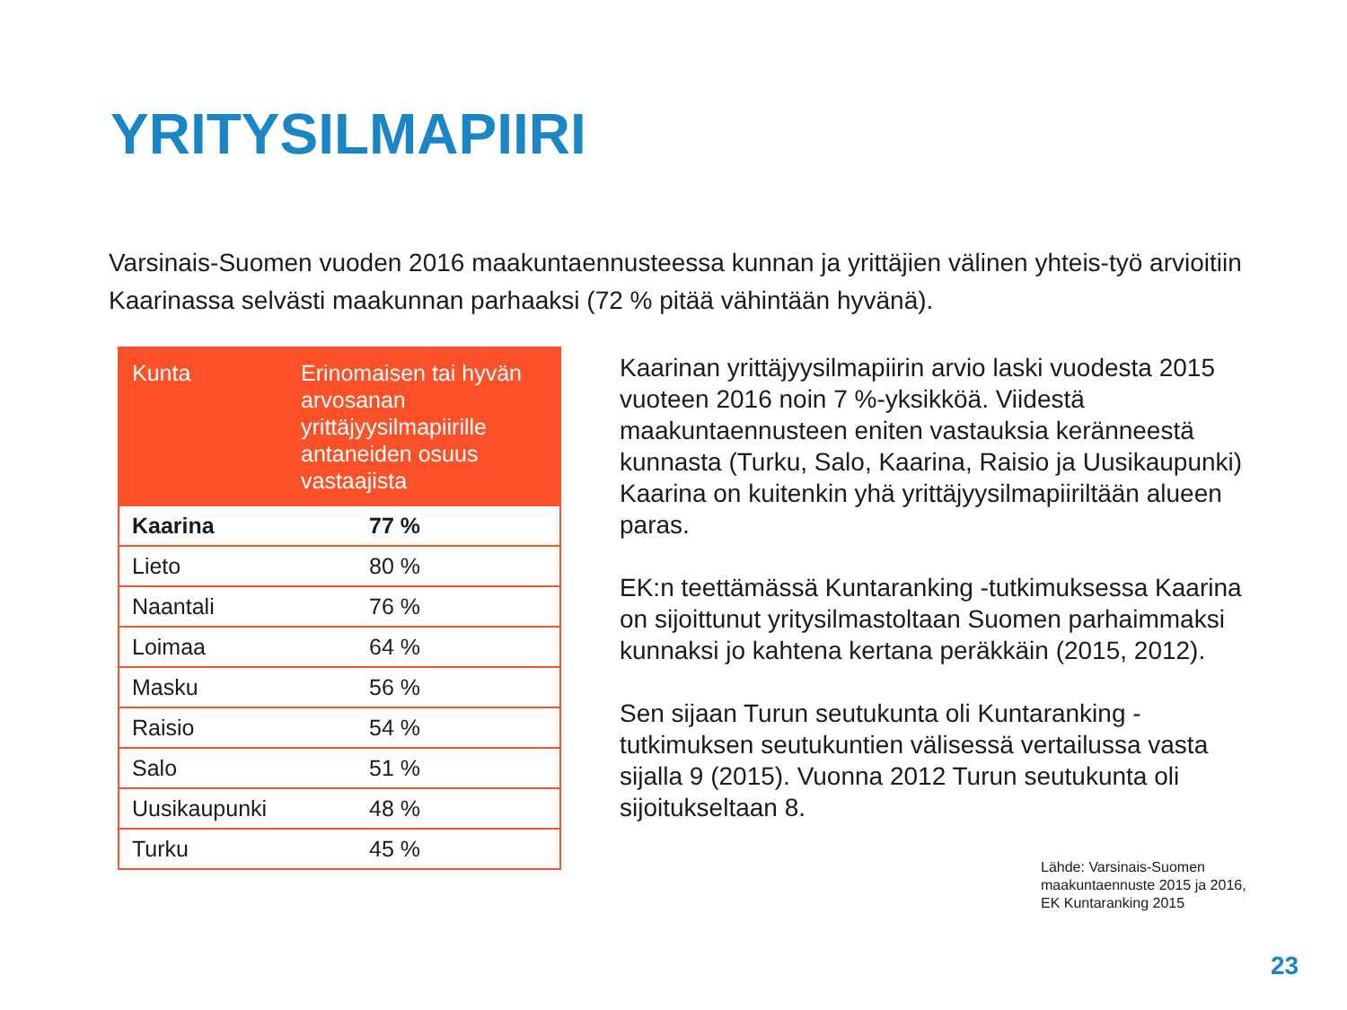YRITYSILMAPIIRI
Varsinais-Suomen vuoden 2016 maakuntaennusteessa kunnan ja yrittäjien välinen yhteis-työ arvioitiin Kaarinassa selvästi maakunnan parhaaksi (72 % pitää vähintään hyvänä).
| Kunta | Erinomaisen tai hyvän arvosanan yrittäjyysilmapiirille antaneiden osuus vastaajista |
| --- | --- |
| Kaarina | 77 % |
| Lieto | 80 % |
| Naantali | 76 % |
| Loimaa | 64 % |
| Masku | 56 % |
| Raisio | 54 % |
| Salo | 51 % |
| Uusikaupunki | 48 % |
| Turku | 45 % |
Kaarinan yrittäjyysilmapiirin arvio laski vuodesta 2015 vuoteen 2016 noin 7 %-yksikköä. Viidestä maakuntaennusteen eniten vastauksia keränneestä kunnasta (Turku, Salo, Kaarina, Raisio ja Uusikaupunki) Kaarina on kuitenkin yhä yrittäjyysilmapiiriltään alueen paras.
EK:n teettämässä Kuntaranking -tutkimuksessa Kaarina on sijoittunut yritysilmastoltaan Suomen parhaimmaksi kunnaksi jo kahtena kertana peräkkäin (2015, 2012).
Sen sijaan Turun seutukunta oli Kuntaranking -tutkimuksen seutukuntien välisessä vertailussa vasta sijalla 9 (2015). Vuonna 2012 Turun seutukunta oli sijoitukseltaan 8.
Lähde: Varsinais-Suomen
maakuntaennuste 2015 ja 2016,
EK Kuntaranking 2015
23